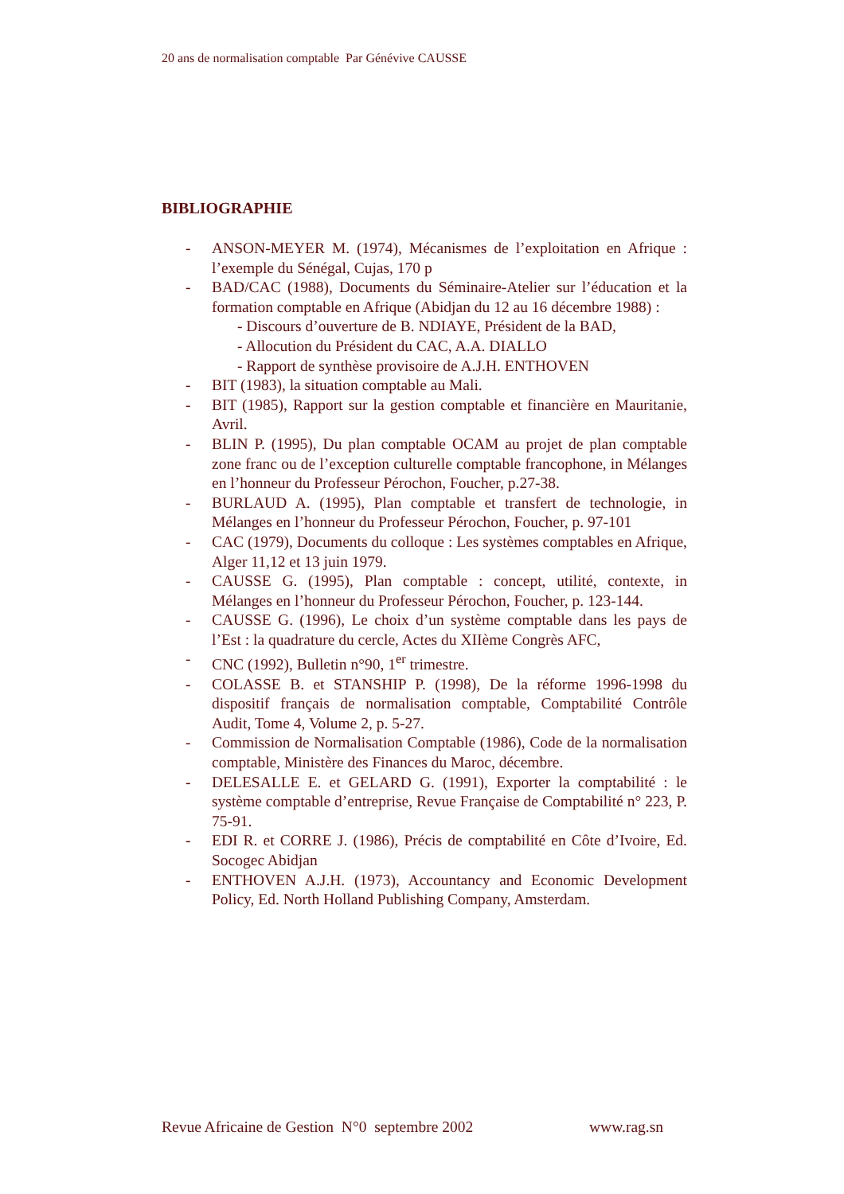20 ans de normalisation comptable Par Génévive CAUSSE
BIBLIOGRAPHIE
- ANSON-MEYER M. (1974), Mécanismes de l’exploitation en Afrique : l’exemple du Sénégal, Cujas, 170 p
- BAD/CAC (1988), Documents du Séminaire-Atelier sur l’éducation et la formation comptable en Afrique (Abidjan du 12 au 16 décembre 1988) :
- Discours d’ouverture de B. NDIAYE, Président de la BAD,
- Allocution du Président du CAC, A.A. DIALLO
- Rapport de synthèse provisoire de A.J.H. ENTHOVEN
- BIT (1983), la situation comptable au Mali.
- BIT (1985), Rapport sur la gestion comptable et financière en Mauritanie, Avril.
- BLIN P. (1995), Du plan comptable OCAM au projet de plan comptable zone franc ou de l’exception culturelle comptable francophone, in Mélanges en l’honneur du Professeur Pérochon, Foucher, p.27-38.
- BURLAUD A. (1995), Plan comptable et transfert de technologie, in Mélanges en l’honneur du Professeur Pérochon, Foucher, p. 97-101
- CAC (1979), Documents du colloque : Les systèmes comptables en Afrique, Alger 11,12 et 13 juin 1979.
- CAUSSE G. (1995), Plan comptable : concept, utilité, contexte, in Mélanges en l’honneur du Professeur Pérochon, Foucher, p. 123-144.
- CAUSSE G. (1996), Le choix d’un système comptable dans les pays de l’Est : la quadrature du cercle, Actes du XIIème Congrès AFC,
- CNC (1992), Bulletin n°90, 1<sup>er</sup> trimestre.
- COLASSE B. et STANSHIP P. (1998), De la réforme 1996-1998 du dispositif français de normalisation comptable, Comptabilité Contrôle Audit, Tome 4, Volume 2, p. 5-27.
- Commission de Normalisation Comptable (1986), Code de la normalisation comptable, Ministère des Finances du Maroc, décembre.
- DELESALLE E. et GELARD G. (1991), Exporter la comptabilité : le système comptable d’entreprise, Revue Française de Comptabilité n° 223, P. 75-91.
- EDI R. et CORRE J. (1986), Précis de comptabilité en Côte d’Ivoire, Ed. Socogec Abidjan
- ENTHOVEN A.J.H. (1973), Accountancy and Economic Development Policy, Ed. North Holland Publishing Company, Amsterdam.
Revue Africaine de Gestion N°0 septembre 2002 www.rag.sn